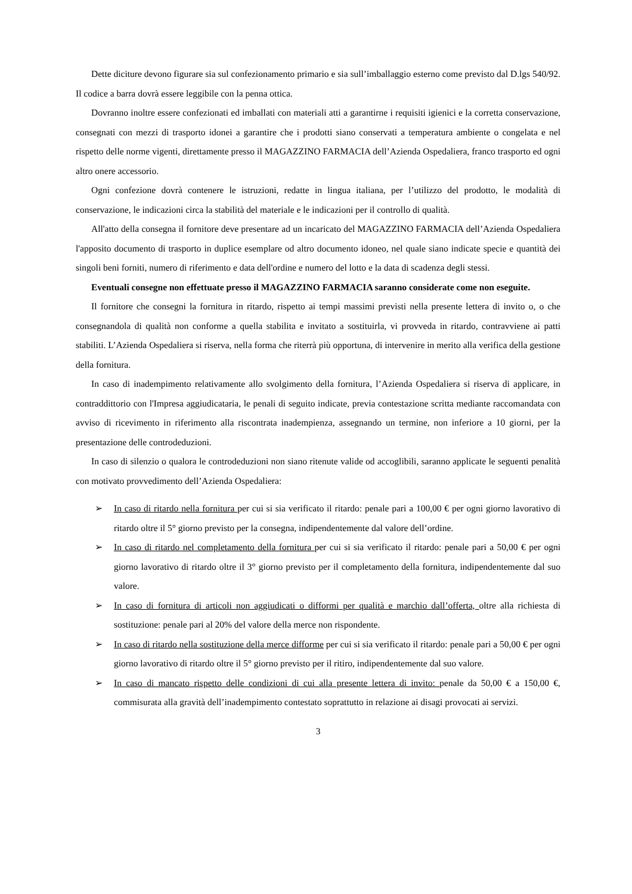Dette diciture devono figurare sia sul confezionamento primario e sia sull’imballaggio esterno come previsto dal D.lgs 540/92. Il codice a barra dovrà essere leggibile con la penna ottica.
Dovranno inoltre essere confezionati ed imballati con materiali atti a garantirne i requisiti igienici e la corretta conservazione, consegnati con mezzi di trasporto idonei a garantire che i prodotti siano conservati a temperatura ambiente o congelata e nel rispetto delle norme vigenti, direttamente presso il MAGAZZINO FARMACIA dell’Azienda Ospedaliera, franco trasporto ed ogni altro onere accessorio.
Ogni confezione dovrà contenere le istruzioni, redatte in lingua italiana, per l’utilizzo del prodotto, le modalità di conservazione, le indicazioni circa la stabilità del materiale e le indicazioni per il controllo di qualità.
All'atto della consegna il fornitore deve presentare ad un incaricato del MAGAZZINO FARMACIA dell’Azienda Ospedaliera l'apposito documento di trasporto in duplice esemplare od altro documento idoneo, nel quale siano indicate specie e quantità dei singoli beni forniti, numero di riferimento e data dell'ordine e numero del lotto e la data di scadenza degli stessi.
Eventuali consegne non effettuate presso il MAGAZZINO FARMACIA saranno considerate come non eseguite.
Il fornitore che consegni la fornitura in ritardo, rispetto ai tempi massimi previsti nella presente lettera di invito o, o che consegnandola di qualità non conforme a quella stabilita e invitato a sostituirla, vi provveda in ritardo, contravviene ai patti stabiliti. L’Azienda Ospedaliera si riserva, nella forma che riterrà più opportuna, di intervenire in merito alla verifica della gestione della fornitura.
In caso di inadempimento relativamente allo svolgimento della fornitura, l’Azienda Ospedaliera si riserva di applicare, in contraddittorio con l'Impresa aggiudicataria, le penali di seguito indicate, previa contestazione scritta mediante raccomandata con avviso di ricevimento in riferimento alla riscontrata inadempienza, assegnando un termine, non inferiore a 10 giorni, per la presentazione delle controdeduzioni.
In caso di silenzio o qualora le controdeduzioni non siano ritenute valide od accoglibili, saranno applicate le seguenti penalità con motivato provvedimento dell’Azienda Ospedaliera:
➢ In caso di ritardo nella fornitura per cui si sia verificato il ritardo: penale pari a 100,00 € per ogni giorno lavorativo di ritardo oltre il 5° giorno previsto per la consegna, indipendentemente dal valore dell’ordine.
➢ In caso di ritardo nel completamento della fornitura per cui si sia verificato il ritardo: penale pari a 50,00 € per ogni giorno lavorativo di ritardo oltre il 3° giorno previsto per il completamento della fornitura, indipendentemente dal suo valore.
➢ In caso di fornitura di articoli non aggiudicati o difformi per qualità e marchio dall’offerta, oltre alla richiesta di sostituzione: penale pari al 20% del valore della merce non rispondente.
➢ In caso di ritardo nella sostituzione della merce difforme per cui si sia verificato il ritardo: penale pari a 50,00 € per ogni giorno lavorativo di ritardo oltre il 5° giorno previsto per il ritiro, indipendentemente dal suo valore.
➢ In caso di mancato rispetto delle condizioni di cui alla presente lettera di invito: penale da 50,00 € a 150,00 €, commisurata alla gravità dell’inadempimento contestato soprattutto in relazione ai disagi provocati ai servizi.
3